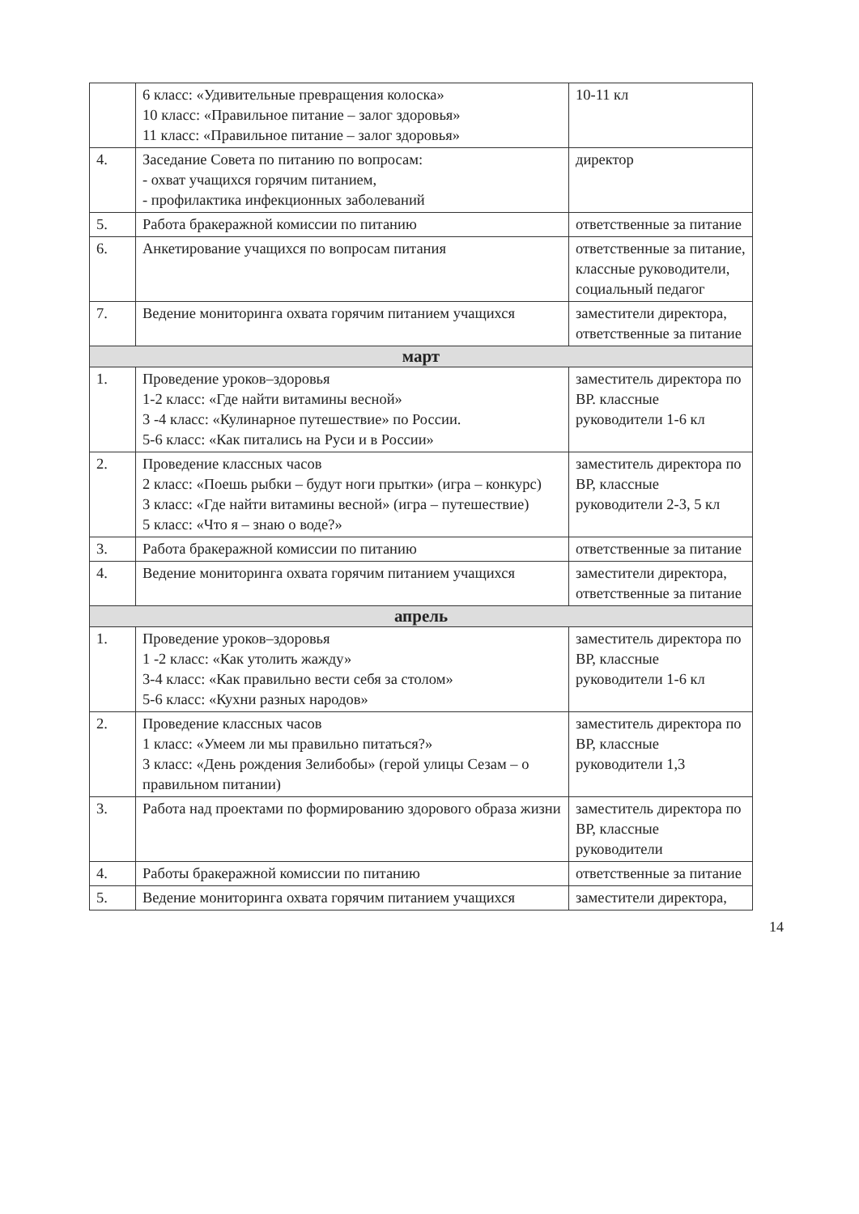| | 6 класс: «Удивительные превращения колоска» 10 класс: «Правильное питание – залог здоровья» 11 класс: «Правильное питание – залог здоровья» | 10-11 кл |
| 4. | Заседание Совета по питанию по вопросам: - охват учащихся горячим питанием, - профилактика инфекционных заболеваний | директор |
| 5. | Работа бракеражной комиссии по питанию | ответственные за питание |
| 6. | Анкетирование учащихся по вопросам питания | ответственные за питание, классные руководители, социальный педагог |
| 7. | Ведение мониторинга охвата горячим питанием учащихся | заместители директора, ответственные за питание |
| март | | |
| 1. | Проведение уроков–здоровья 1-2 класс: «Где найти витамины весной» 3 -4 класс: «Кулинарное путешествие» по России. 5-6 класс: «Как питались на Руси и в России» | заместитель директора по ВР. классные руководители 1-6 кл |
| 2. | Проведение классных часов 2 класс: «Поешь рыбки – будут ноги прытки» (игра – конкурс) 3 класс: «Где найти витамины весной» (игра – путешествие) 5 класс: «Что я – знаю о воде?» | заместитель директора по ВР, классные руководители 2-3, 5 кл |
| 3. | Работа бракеражной комиссии по питанию | ответственные за питание |
| 4. | Ведение мониторинга охвата горячим питанием учащихся | заместители директора, ответственные за питание |
| апрель | | |
| 1. | Проведение уроков–здоровья 1 -2 класс: «Как утолить жажду» 3-4 класс: «Как правильно вести себя за столом» 5-6 класс: «Кухни разных народов» | заместитель директора по ВР, классные руководители 1-6 кл |
| 2. | Проведение классных часов 1 класс: «Умеем ли мы правильно питаться?» 3 класс: «День рождения Зелибобы» (герой улицы Сезам – о правильном питании) | заместитель директора по ВР, классные руководители 1,3 |
| 3. | Работа над проектами по формированию здорового образа жизни | заместитель директора по ВР, классные руководители |
| 4. | Работы бракеражной комиссии по питанию | ответственные за питание |
| 5. | Ведение мониторинга охвата горячим питанием учащихся | заместители директора, |
14